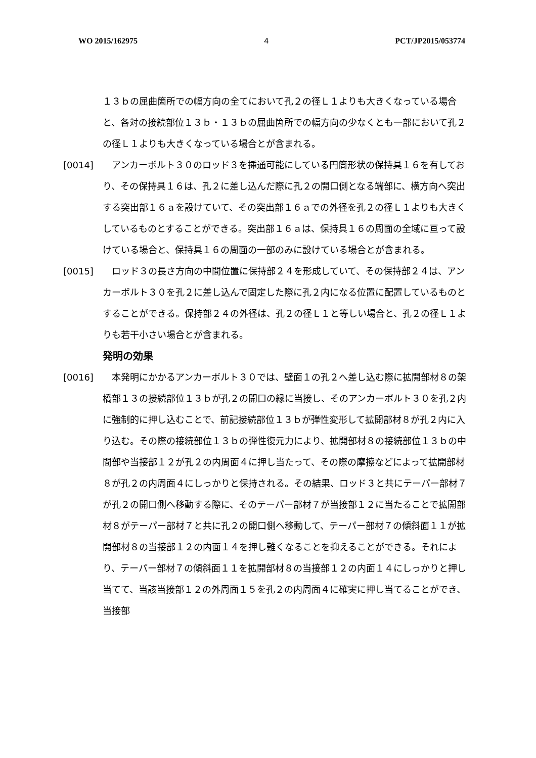WO 2015/162975 4 PCT/JP2015/053774
１３ｂの屈曲箇所での幅方向の全てにおいて孔２の径Ｌ１よりも大きくなっている場合と、各対の接続部位１３ｂ・１３ｂの屈曲箇所での幅方向の少なくとも一部において孔２の径Ｌ１よりも大きくなっている場合とが含まれる。
[0014] 　アンカーボルト３０のロッド３を挿通可能にしている円筒形状の保持具１６を有しており、その保持具１６は、孔２に差し込んだ際に孔２の開口側となる端部に、横方向へ突出する突出部１６ａを設けていて、その突出部１６ａでの外径を孔２の径Ｌ１よりも大きくしているものとすることができる。突出部１６ａは、保持具１６の周面の全域に亘って設けている場合と、保持具１６の周面の一部のみに設けている場合とが含まれる。
[0015] 　ロッド３の長さ方向の中間位置に保持部２４を形成していて、その保持部２４は、アンカーボルト３０を孔２に差し込んで固定した際に孔２内になる位置に配置しているものとすることができる。保持部２４の外径は、孔２の径Ｌ１と等しい場合と、孔２の径Ｌ１よりも若干小さい場合とが含まれる。
発明の効果
[0016] 　本発明にかかるアンカーボルト３０では、壁面１の孔２へ差し込む際に拡開部材８の架橋部１３の接続部位１３ｂが孔２の開口の縁に当接し、そのアンカーボルト３０を孔２内に強制的に押し込むことで、前記接続部位１３ｂが弾性変形して拡開部材８が孔２内に入り込む。その際の接続部位１３ｂの弾性復元力により、拡開部材８の接続部位１３ｂの中間部や当接部１２が孔２の内周面４に押し当たって、その際の摩擦などによって拡開部材８が孔２の内周面４にしっかりと保持される。その結果、ロッド３と共にテーパー部材７が孔２の開口側へ移動する際に、そのテーパー部材７が当接部１２に当たることで拡開部材８がテーパー部材７と共に孔２の開口側へ移動して、テーパー部材７の傾斜面１１が拡開部材８の当接部１２の内面１４を押し難くなることを抑えることができる。それにより、テーパー部材７の傾斜面１１を拡開部材８の当接部１２の内面１４にしっかりと押し当てて、当該当接部１２の外周面１５を孔２の内周面４に確実に押し当てることができ、当接部